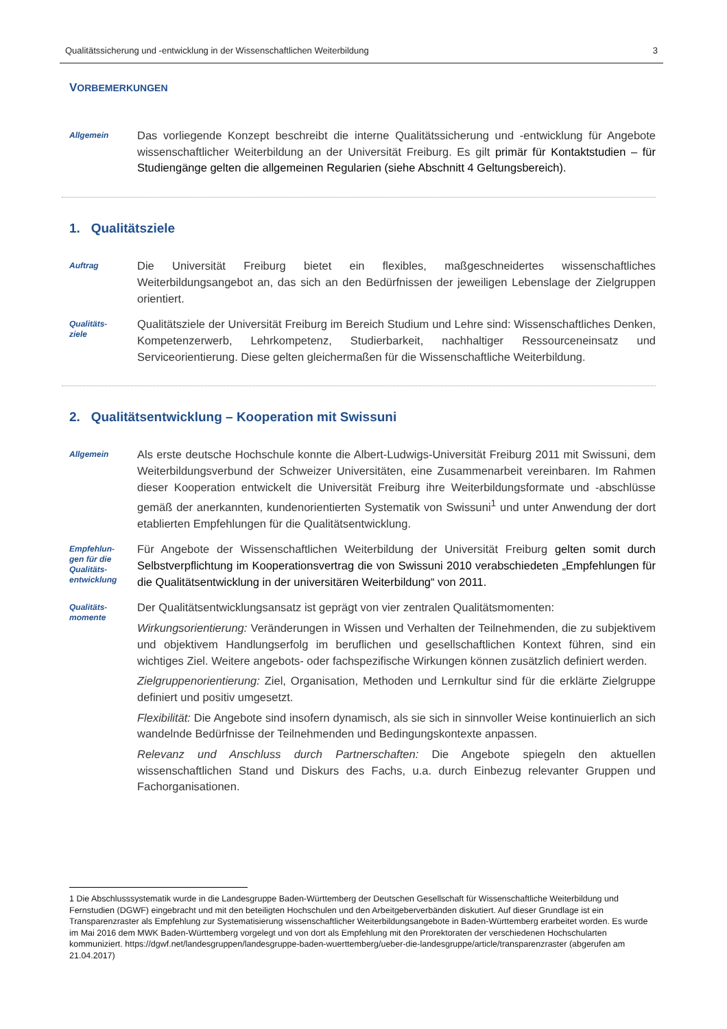Qualitätssicherung und -entwicklung in der Wissenschaftlichen Weiterbildung 3
VORBEMERKUNGEN
Allgemein
Das vorliegende Konzept beschreibt die interne Qualitätssicherung und -entwicklung für Angebote wissenschaftlicher Weiterbildung an der Universität Freiburg. Es gilt primär für Kontaktstudien – für Studiengänge gelten die allgemeinen Regularien (siehe Abschnitt 4 Geltungsbereich).
1. Qualitätsziele
Auftrag
Die Universität Freiburg bietet ein flexibles, maßgeschneidertes wissenschaftliches Weiterbildungsangebot an, das sich an den Bedürfnissen der jeweiligen Lebenslage der Zielgruppen orientiert.
Qualitäts-
ziele
Qualitätsziele der Universität Freiburg im Bereich Studium und Lehre sind: Wissenschaftliches Denken, Kompetenzerwerb, Lehrkompetenz, Studierbarkeit, nachhaltiger Ressourceneinsatz und Serviceorientierung. Diese gelten gleichermaßen für die Wissenschaftliche Weiterbildung.
2. Qualitätsentwicklung – Kooperation mit Swissuni
Allgemein
Als erste deutsche Hochschule konnte die Albert-Ludwigs-Universität Freiburg 2011 mit Swissuni, dem Weiterbildungsverbund der Schweizer Universitäten, eine Zusammenarbeit vereinbaren. Im Rahmen dieser Kooperation entwickelt die Universität Freiburg ihre Weiterbildungsformate und -abschlüsse gemäß der anerkannten, kundenorientierten Systematik von Swissuni<sup>1</sup> und unter Anwendung der dort etablierten Empfehlungen für die Qualitätsentwicklung.
Empfehlun-
gen für die
Qualitäts-
entwicklung
Für Angebote der Wissenschaftlichen Weiterbildung der Universität Freiburg gelten somit durch Selbstverpflichtung im Kooperationsvertrag die von Swissuni 2010 verabschiedeten „Empfehlungen für die Qualitätsentwicklung in der universitären Weiterbildung“ von 2011.
Qualitäts-
momente
Der Qualitätsentwicklungsansatz ist geprägt von vier zentralen Qualitätsmomenten:
Wirkungsorientierung: Veränderungen in Wissen und Verhalten der Teilnehmenden, die zu subjektivem und objektivem Handlungserfolg im beruflichen und gesellschaftlichen Kontext führen, sind ein wichtiges Ziel. Weitere angebots- oder fachspezifische Wirkungen können zusätzlich definiert werden.
Zielgruppenorientierung: Ziel, Organisation, Methoden und Lernkultur sind für die erklärte Zielgruppe definiert und positiv umgesetzt.
Flexibilität: Die Angebote sind insofern dynamisch, als sie sich in sinnvoller Weise kontinuierlich an sich wandelnde Bedürfnisse der Teilnehmenden und Bedingungskontexte anpassen.
Relevanz und Anschluss durch Partnerschaften: Die Angebote spiegeln den aktuellen wissenschaftlichen Stand und Diskurs des Fachs, u.a. durch Einbezug relevanter Gruppen und Fachorganisationen.
1 Die Abschlusssystematik wurde in die Landesgruppe Baden-Württemberg der Deutschen Gesellschaft für Wissenschaftliche Weiterbildung und Fernstudien (DGWF) eingebracht und mit den beteiligten Hochschulen und den Arbeitgeberverbänden diskutiert. Auf dieser Grundlage ist ein Transparenzraster als Empfehlung zur Systematisierung wissenschaftlicher Weiterbildungsangebote in Baden-Württemberg erarbeitet worden. Es wurde im Mai 2016 dem MWK Baden-Württemberg vorgelegt und von dort als Empfehlung mit den Prorektoraten der verschiedenen Hochschularten kommuniziert. https://dgwf.net/landesgruppen/landesgruppe-baden-wuerttemberg/ueber-die-landesgruppe/article/transparenzraster (abgerufen am 21.04.2017)